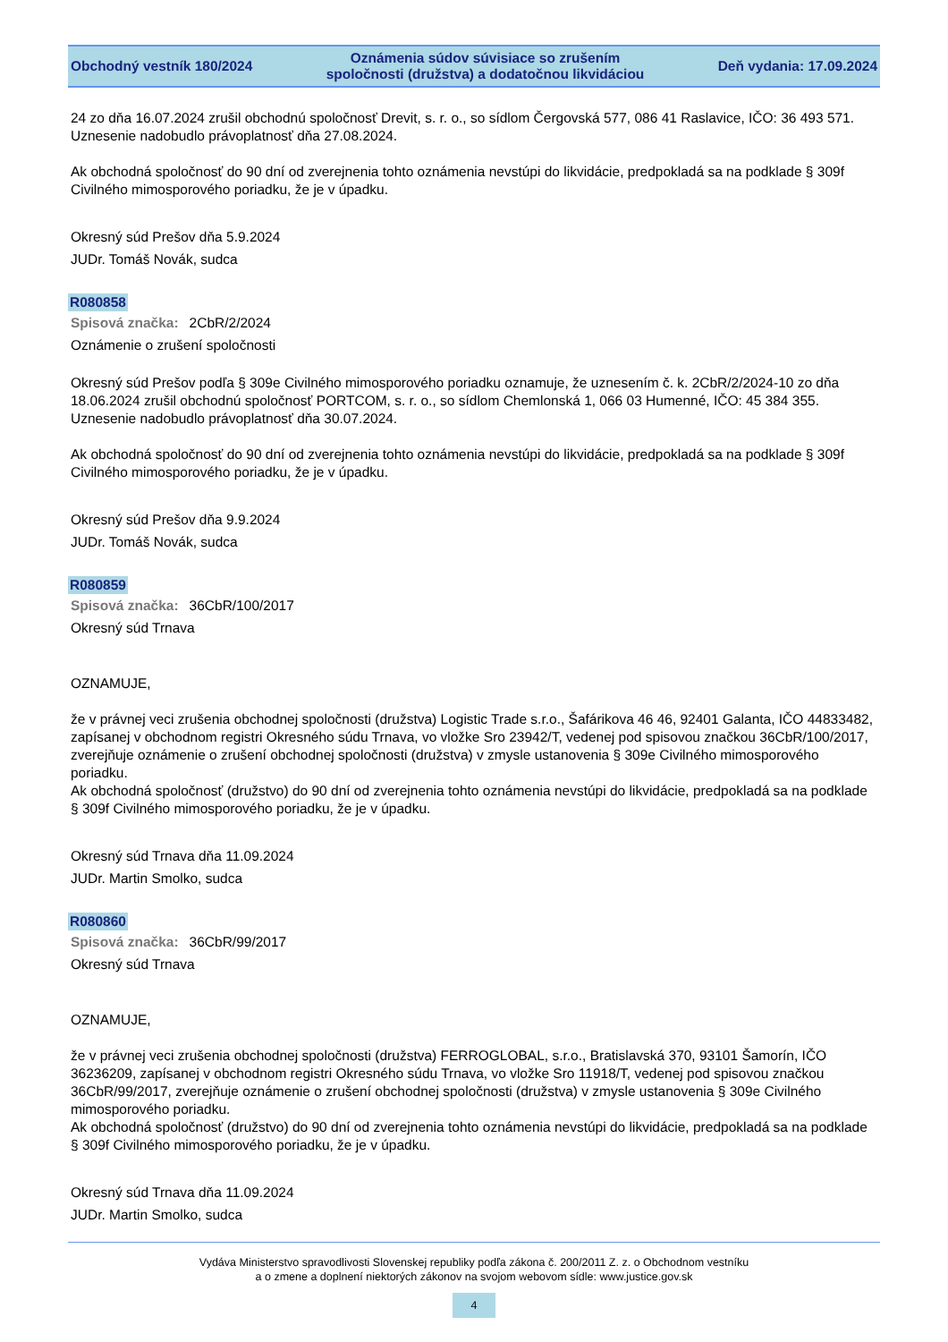Obchodný vestník 180/2024
Oznámenia súdov súvisiace so zrušením
spoločnosti (družstva) a dodatočnou likvidáciou
Deň vydania: 17.09.2024
24 zo dňa 16.07.2024 zrušil obchodnú spoločnosť Drevit, s. r. o., so sídlom Čergovská 577, 086 41 Raslavice, IČO: 36 493 571. Uznesenie nadobudlo právoplatnosť dňa 27.08.2024.
Ak obchodná spoločnosť do 90 dní od zverejnenia tohto oznámenia nevstúpi do likvidácie, predpokladá sa na podklade § 309f Civilného mimosporového poriadku, že je v úpadku.
Okresný súd Prešov dňa 5.9.2024
JUDr. Tomáš Novák, sudca
R080858
Spisová značka: 2CbR/2/2024
Oznámenie o zrušení spoločnosti
Okresný súd Prešov podľa § 309e Civilného mimosporového poriadku oznamuje, že uznesením č. k. 2CbR/2/2024-10 zo dňa 18.06.2024 zrušil obchodnú spoločnosť PORTCOM, s. r. o., so sídlom Chemlonská 1, 066 03 Humenné, IČO: 45 384 355. Uznesenie nadobudlo právoplatnosť dňa 30.07.2024.
Ak obchodná spoločnosť do 90 dní od zverejnenia tohto oznámenia nevstúpi do likvidácie, predpokladá sa na podklade § 309f Civilného mimosporového poriadku, že je v úpadku.
Okresný súd Prešov dňa 9.9.2024
JUDr. Tomáš Novák, sudca
R080859
Spisová značka: 36CbR/100/2017
Okresný súd Trnava
OZNAMUJE,
že v právnej veci zrušenia obchodnej spoločnosti (družstva) Logistic Trade s.r.o., Šafárikova 46 46, 92401 Galanta, IČO 44833482, zapísanej v obchodnom registri Okresného súdu Trnava, vo vložke Sro 23942/T, vedenej pod spisovou značkou 36CbR/100/2017, zverejňuje oznámenie o zrušení obchodnej spoločnosti (družstva) v zmysle ustanovenia § 309e Civilného mimosporového poriadku.
Ak obchodná spoločnosť (družstvo) do 90 dní od zverejnenia tohto oznámenia nevstúpi do likvidácie, predpokladá sa na podklade § 309f Civilného mimosporového poriadku, že je v úpadku.
Okresný súd Trnava dňa 11.09.2024
JUDr. Martin Smolko, sudca
R080860
Spisová značka: 36CbR/99/2017
Okresný súd Trnava
OZNAMUJE,
že v právnej veci zrušenia obchodnej spoločnosti (družstva) FERROGLOBAL, s.r.o., Bratislavská 370, 93101 Šamorín, IČO 36236209, zapísanej v obchodnom registri Okresného súdu Trnava, vo vložke Sro 11918/T, vedenej pod spisovou značkou 36CbR/99/2017, zverejňuje oznámenie o zrušení obchodnej spoločnosti (družstva) v zmysle ustanovenia § 309e Civilného mimosporového poriadku.
Ak obchodná spoločnosť (družstvo) do 90 dní od zverejnenia tohto oznámenia nevstúpi do likvidácie, predpokladá sa na podklade § 309f Civilného mimosporového poriadku, že je v úpadku.
Okresný súd Trnava dňa 11.09.2024
JUDr. Martin Smolko, sudca
Vydáva Ministerstvo spravodlivosti Slovenskej republiky podľa zákona č. 200/2011 Z. z. o Obchodnom vestníku
a o zmene a doplnení niektorých zákonov na svojom webovom sídle: www.justice.gov.sk
4